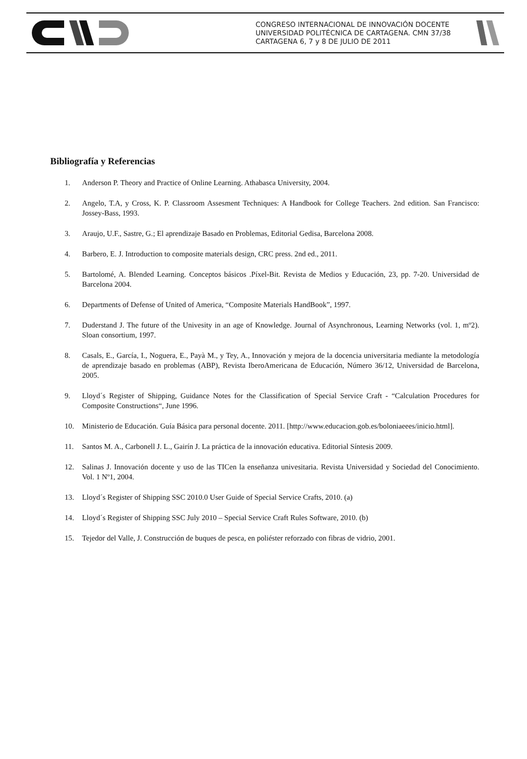CONGRESO INTERNACIONAL DE INNOVACIÓN DOCENTE
UNIVERSIDAD POLITÉCNICA DE CARTAGENA. CMN 37/38
CARTAGENA 6, 7 y 8 DE JULIO DE 2011
Bibliografía y Referencias
1. Anderson P. Theory and Practice of Online Learning. Athabasca University, 2004.
2. Angelo, T.A, y Cross, K. P. Classroom Assesment Techniques: A Handbook for College Teachers. 2nd edition. San Francisco: Jossey-Bass, 1993.
3. Araujo, U.F., Sastre, G.; El aprendizaje Basado en Problemas, Editorial Gedisa, Barcelona 2008.
4. Barbero, E. J. Introduction to composite materials design, CRC press. 2nd ed., 2011.
5. Bartolomé, A. Blended Learning. Conceptos básicos .Píxel-Bit. Revista de Medios y Educación, 23, pp. 7-20. Universidad de Barcelona 2004.
6. Departments of Defense of United of America, “Composite Materials HandBook”, 1997.
7. Duderstand J. The future of the Univesity in an age of Knowledge. Journal of Asynchronous, Learning Networks (vol. 1, mº2). Sloan consortium, 1997.
8. Casals, E., García, I., Noguera, E., Payà M., y Tey, A., Innovación y mejora de la docencia universitaria mediante la metodología de aprendizaje basado en problemas (ABP), Revista IberoAmericana de Educación, Número 36/12, Universidad de Barcelona, 2005.
9. Lloyd´s Register of Shipping, Guidance Notes for the Classification of Special Service Craft - “Calculation Procedures for Composite Constructions“, June 1996.
10. Ministerio de Educación. Guía Básica para personal docente. 2011. [http://www.educacion.gob.es/boloniaeees/inicio.html].
11. Santos M. A., Carbonell J. L., Gairín J. La práctica de la innovación educativa. Editorial Síntesis 2009.
12. Salinas J. Innovación docente y uso de las TICen la enseñanza univesitaria. Revista Universidad y Sociedad del Conocimiento. Vol. 1 Nº1, 2004.
13. Lloyd´s Register of Shipping SSC 2010.0 User Guide of Special Service Crafts, 2010. (a)
14. Lloyd´s Register of Shipping SSC July 2010 – Special Service Craft Rules Software, 2010. (b)
15. Tejedor del Valle, J. Construcción de buques de pesca, en poliéster reforzado con fibras de vidrio, 2001.